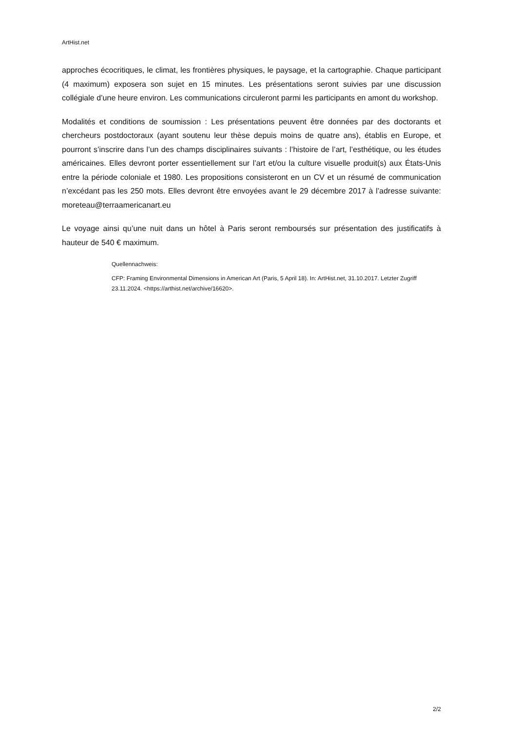ArtHist.net
approches écocritiques, le climat, les frontières physiques, le paysage, et la cartographie. Chaque participant (4 maximum) exposera son sujet en 15 minutes. Les présentations seront suivies par une discussion collégiale d’une heure environ. Les communications circuleront parmi les participants en amont du workshop.
Modalités et conditions de soumission : Les présentations peuvent être données par des doctorants et chercheurs postdoctoraux (ayant soutenu leur thèse depuis moins de quatre ans), établis en Europe, et pourront s’inscrire dans l’un des champs disciplinaires suivants : l’histoire de l’art, l’esthétique, ou les études américaines. Elles devront porter essentiellement sur l’art et/ou la culture visuelle produit(s) aux États-Unis entre la période coloniale et 1980. Les propositions consisteront en un CV et un résumé de communication n’excédant pas les 250 mots. Elles devront être envoyées avant le 29 décembre 2017 à l’adresse suivante: moreteau@terraamericanart.eu
Le voyage ainsi qu’une nuit dans un hôtel à Paris seront remboursés sur présentation des justificatifs à hauteur de 540 € maximum.
Quellennachweis:
CFP: Framing Environmental Dimensions in American Art (Paris, 5 April 18). In: ArtHist.net, 31.10.2017. Letzter Zugriff 23.11.2024. <https://arthist.net/archive/16620>.
2/2